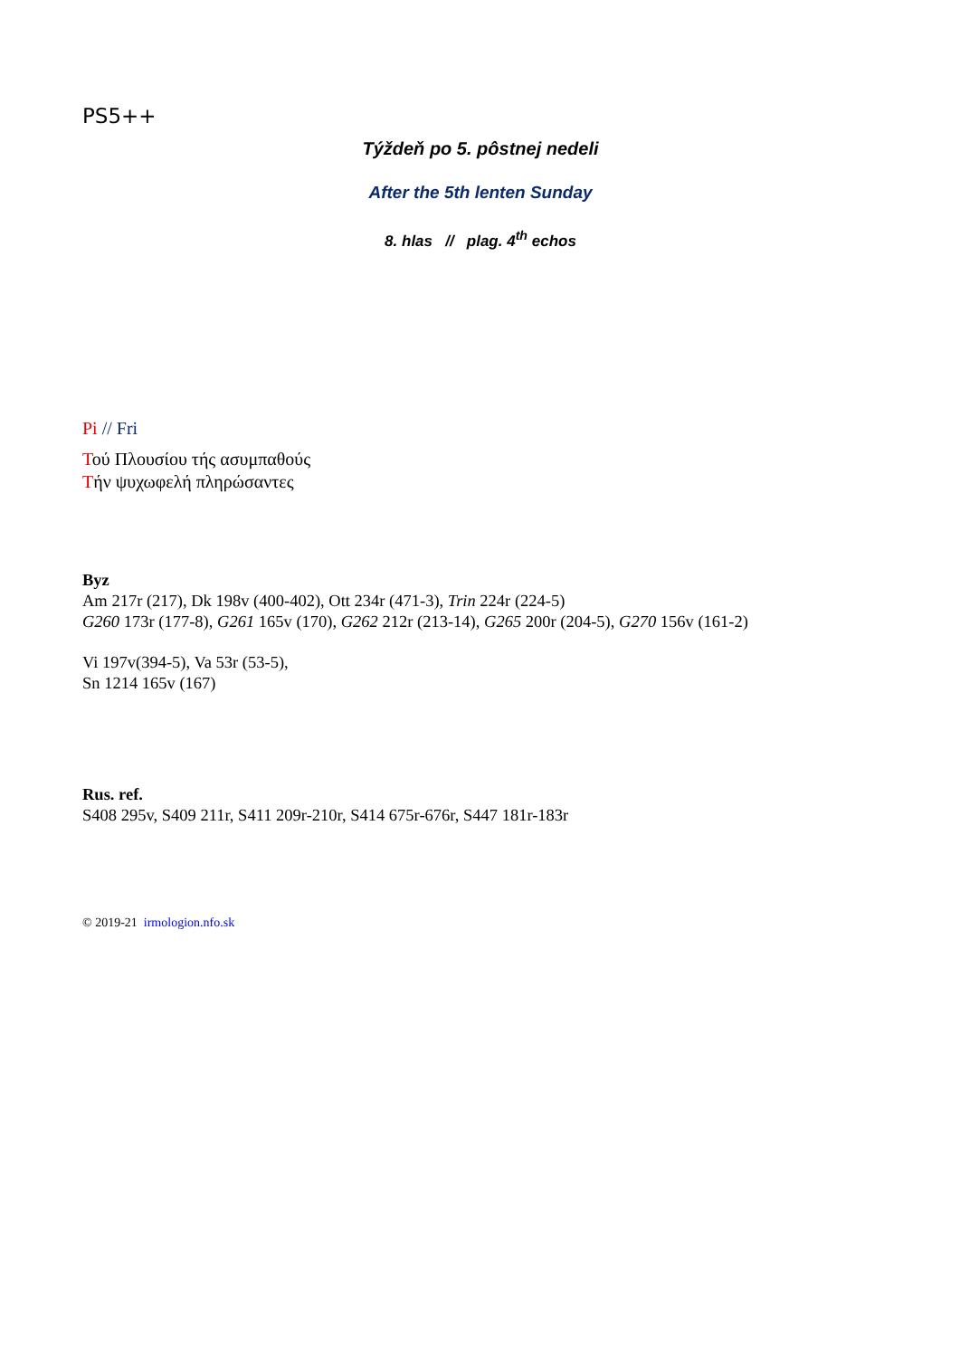PS5++
Týždeň po 5. pôstnej nedeli
After the 5th lenten Sunday
8. hlas // plag. 4<sup>th</sup> echos
Pi // Fri
Τού Πλουσίου τής ασυμπαθούς
Τήν ψυχωφελή πληρώσαντες
Byz
Am 217r (217), Dk 198v (400-402), Ott 234r (471-3), Trin 224r (224-5)
G260 173r (177-8), G261 165v (170), G262 212r (213-14), G265 200r (204-5), G270 156v (161-2)
Vi 197v(394-5), Va 53r (53-5),
Sn 1214 165v (167)
Rus. ref.
S408 295v, S409 211r, S411 209r-210r, S414 675r-676r, S447 181r-183r
© 2019-21 irmologion.nfo.sk